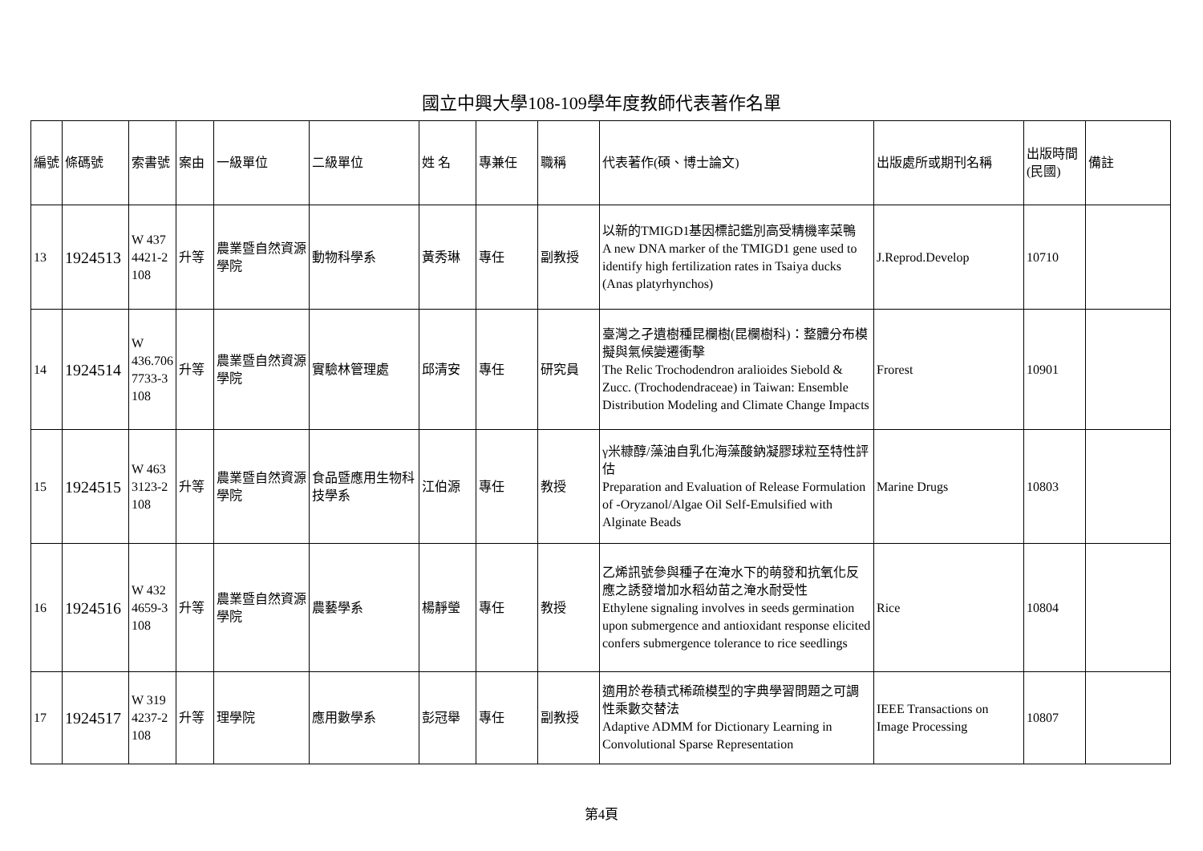國立中興大學108-109學年度教師代表著作名單
| 編號 | 條碼號 | 索書號 | 案由 | 一級單位 | 二級單位 | 姓 名 | 專兼任 | 職稱 | 代表著作(碩、博士論文) | 出版處所或期刊名稱 | 出版時間(民國) | 備註 |
| 13 | 1924513 | W 437 4421-2 108 | 升等 | 農業暨自然資源學院 | 動物科學系 | 黃秀琳 | 專任 | 副教授 | 以新的TMIGD1基因標記鑑別高受精機率菜鴨 A new DNA marker of the TMIGD1 gene used to identify high fertilization rates in Tsaiya ducks (Anas platyrhynchos) | J.Reprod.Develop | 10710 | |
| 14 | 1924514 | W 436.706 7733-3 108 | 升等 | 農業暨自然資源學院 | 實驗林管理處 | 邱清安 | 專任 | 研究員 | 臺灣之孑遺樹種昆欄樹(昆欄樹科)：整體分布模擬與氣候變遷衝擊 The Relic Trochodendron aralioides Siebold & Zucc. (Trochodendraceae) in Taiwan: Ensemble Distribution Modeling and Climate Change Impacts | Frorest | 10901 | |
| 15 | 1924515 | W 463 3123-2 108 | 升等 | 農業暨自然資源學院 | 食品暨應用生物科技學系 | 江伯源 | 專任 | 教授 | γ米糠醇/藻油自乳化海藻酸鈉凝膠球粒至特性評估 Preparation and Evaluation of Release Formulation of -Oryzanol/Algae Oil Self-Emulsified with Alginate Beads | Marine Drugs | 10803 | |
| 16 | 1924516 | W 432 4659-3 108 | 升等 | 農業暨自然資源學院 | 農藝學系 | 楊靜瑩 | 專任 | 教授 | 乙烯訊號參與種子在淹水下的萌發和抗氧化反應之誘發增加水稻幼苗之淹水耐受性 Ethylene signaling involves in seeds germination upon submergence and antioxidant response elicited confers submergence tolerance to rice seedlings | Rice | 10804 | |
| 17 | 1924517 | W 319 4237-2 108 | 升等 | 理學院 | 應用數學系 | 彭冠舉 | 專任 | 副教授 | 適用於卷積式稀疏模型的字典學習問題之可調性乘數交替法 Adaptive ADMM for Dictionary Learning in Convolutional Sparse Representation | IEEE Transactions on Image Processing | 10807 | |
第4頁